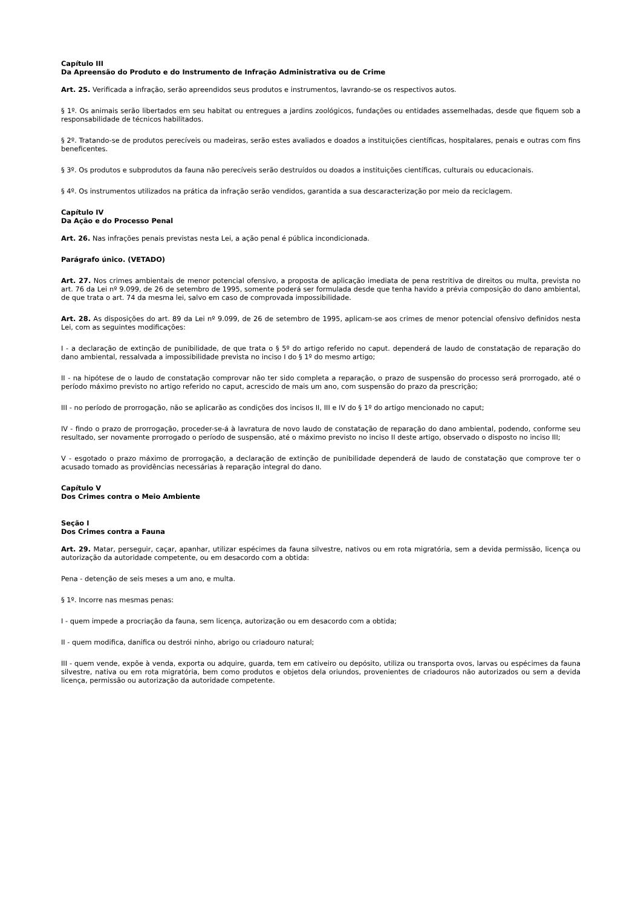Capítulo III
Da Apreensão do Produto e do Instrumento de Infração Administrativa ou de Crime
Art. 25. Verificada a infração, serão apreendidos seus produtos e instrumentos, lavrando-se os respectivos autos.
§ 1º. Os animais serão libertados em seu habitat ou entregues a jardins zoológicos, fundações ou entidades assemelhadas, desde que fiquem sob a responsabilidade de técnicos habilitados.
§ 2º. Tratando-se de produtos perecíveis ou madeiras, serão estes avaliados e doados a instituições científicas, hospitalares, penais e outras com fins beneficentes.
§ 3º. Os produtos e subprodutos da fauna não perecíveis serão destruídos ou doados a instituições científicas, culturais ou educacionais.
§ 4º. Os instrumentos utilizados na prática da infração serão vendidos, garantida a sua descaracterização por meio da reciclagem.
Capítulo IV
Da Ação e do Processo Penal
Art. 26. Nas infrações penais previstas nesta Lei, a ação penal é pública incondicionada.
Parágrafo único. (VETADO)
Art. 27. Nos crimes ambientais de menor potencial ofensivo, a proposta de aplicação imediata de pena restritiva de direitos ou multa, prevista no art. 76 da Lei nº 9.099, de 26 de setembro de 1995, somente poderá ser formulada desde que tenha havido a prévia composição do dano ambiental, de que trata o art. 74 da mesma lei, salvo em caso de comprovada impossibilidade.
Art. 28. As disposições do art. 89 da Lei nº 9.099, de 26 de setembro de 1995, aplicam-se aos crimes de menor potencial ofensivo definidos nesta Lei, com as seguintes modificações:
I - a declaração de extinção de punibilidade, de que trata o § 5º do artigo referido no caput. dependerá de laudo de constatação de reparação do dano ambiental, ressalvada a impossibilidade prevista no inciso I do § 1º do mesmo artigo;
II - na hipótese de o laudo de constatação comprovar não ter sido completa a reparação, o prazo de suspensão do processo será prorrogado, até o período máximo previsto no artigo referido no caput, acrescido de mais um ano, com suspensão do prazo da prescrição;
III - no período de prorrogação, não se aplicarão as condições dos incisos II, III e IV do § 1º do artigo mencionado no caput;
IV - findo o prazo de prorrogação, proceder-se-á à lavratura de novo laudo de constatação de reparação do dano ambiental, podendo, conforme seu resultado, ser novamente prorrogado o período de suspensão, até o máximo previsto no inciso II deste artigo, observado o disposto no inciso III;
V - esgotado o prazo máximo de prorrogação, a declaração de extinção de punibilidade dependerá de laudo de constatação que comprove ter o acusado tomado as providências necessárias à reparação integral do dano.
Capítulo V
Dos Crimes contra o Meio Ambiente
Seção I
Dos Crimes contra a Fauna
Art. 29. Matar, perseguir, caçar, apanhar, utilizar espécimes da fauna silvestre, nativos ou em rota migratória, sem a devida permissão, licença ou autorização da autoridade competente, ou em desacordo com a obtida:
Pena - detenção de seis meses a um ano, e multa.
§ 1º. Incorre nas mesmas penas:
I - quem impede a procriação da fauna, sem licença, autorização ou em desacordo com a obtida;
II - quem modifica, danifica ou destrói ninho, abrigo ou criadouro natural;
III - quem vende, expõe à venda, exporta ou adquire, guarda, tem em cativeiro ou depósito, utiliza ou transporta ovos, larvas ou espécimes da fauna silvestre, nativa ou em rota migratória, bem como produtos e objetos dela oriundos, provenientes de criadouros não autorizados ou sem a devida licença, permissão ou autorização da autoridade competente.